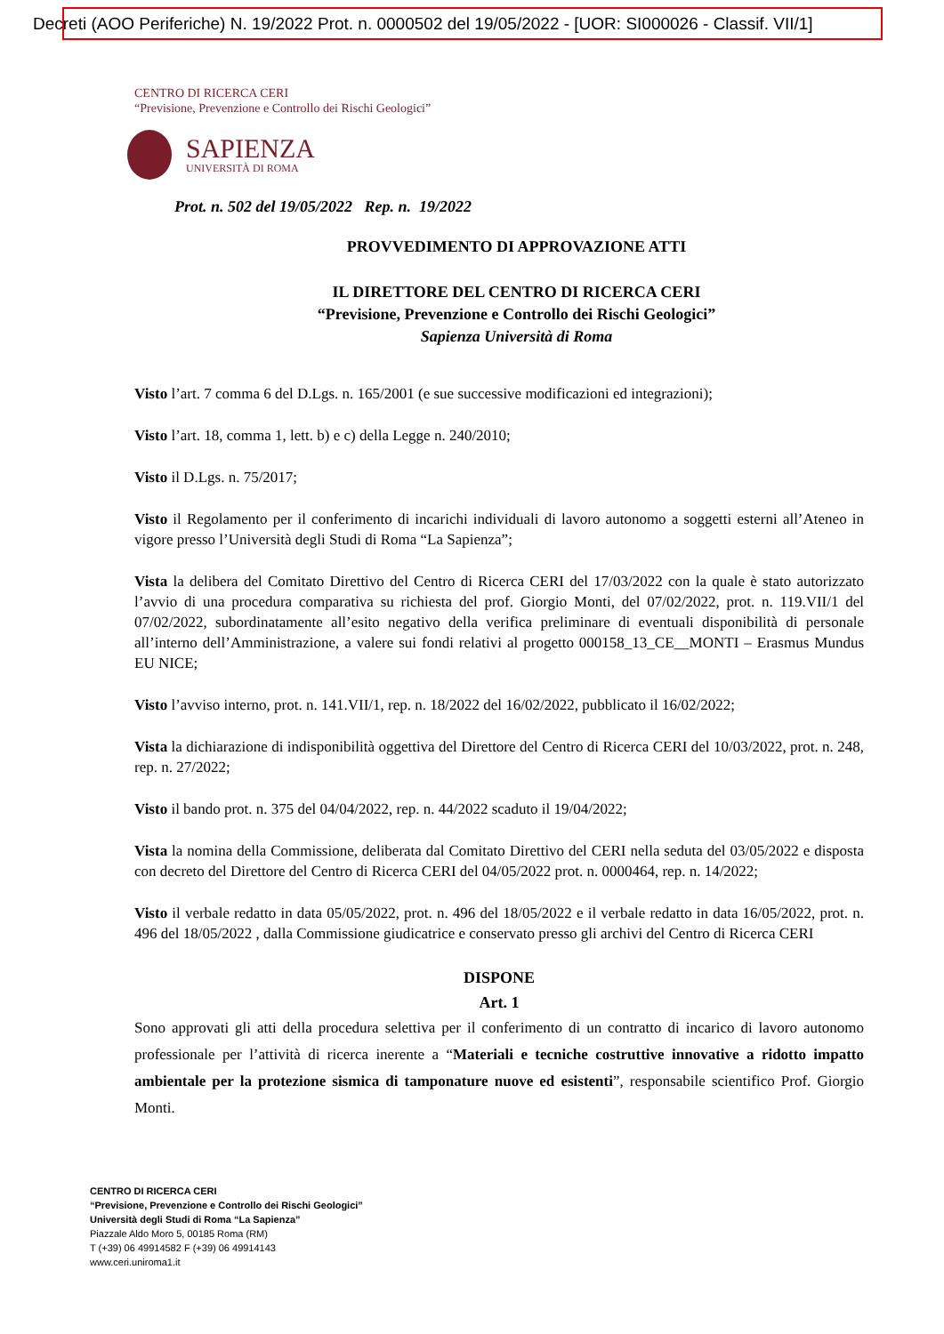Decreti (AOO Periferiche) N. 19/2022 Prot. n. 0000502 del 19/05/2022 - [UOR: SI000026 - Classif. VII/1]
CENTRO DI RICERCA CERI
“Previsione, Prevenzione e Controllo dei Rischi Geologici”
SAPIENZA
UNIVERSITÀ DI ROMA
Prot. n. 502 del 19/05/2022 Rep. n. 19/2022
PROVVEDIMENTO DI APPROVAZIONE ATTI
IL DIRETTORE DEL CENTRO DI RICERCA CERI
“Previsione, Prevenzione e Controllo dei Rischi Geologici”
Sapienza Università di Roma
Visto l’art. 7 comma 6 del D.Lgs. n. 165/2001 (e sue successive modificazioni ed integrazioni);
Visto l’art. 18, comma 1, lett. b) e c) della Legge n. 240/2010;
Visto il D.Lgs. n. 75/2017;
Visto il Regolamento per il conferimento di incarichi individuali di lavoro autonomo a soggetti esterni all’Ateneo in vigore presso l’Università degli Studi di Roma “La Sapienza”;
Vista la delibera del Comitato Direttivo del Centro di Ricerca CERI del 17/03/2022 con la quale è stato autorizzato l’avvio di una procedura comparativa su richiesta del prof. Giorgio Monti, del 07/02/2022, prot. n. 119.VII/1 del 07/02/2022, subordinatamente all’esito negativo della verifica preliminare di eventuali disponibilità di personale all’interno dell’Amministrazione, a valere sui fondi relativi al progetto 000158_13_CE__MONTI – Erasmus Mundus EU NICE;
Visto l’avviso interno, prot. n. 141.VII/1, rep. n. 18/2022 del 16/02/2022, pubblicato il 16/02/2022;
Vista la dichiarazione di indisponibilità oggettiva del Direttore del Centro di Ricerca CERI del 10/03/2022, prot. n. 248, rep. n. 27/2022;
Visto il bando prot. n. 375 del 04/04/2022, rep. n. 44/2022 scaduto il 19/04/2022;
Vista la nomina della Commissione, deliberata dal Comitato Direttivo del CERI nella seduta del 03/05/2022 e disposta con decreto del Direttore del Centro di Ricerca CERI del 04/05/2022 prot. n. 0000464, rep. n. 14/2022;
Visto il verbale redatto in data 05/05/2022, prot. n. 496 del 18/05/2022 e il verbale redatto in data 16/05/2022, prot. n. 496 del 18/05/2022 , dalla Commissione giudicatrice e conservato presso gli archivi del Centro di Ricerca CERI
DISPONE
Art. 1
Sono approvati gli atti della procedura selettiva per il conferimento di un contratto di incarico di lavoro autonomo professionale per l’attività di ricerca inerente a “Materiali e tecniche costruttive innovative a ridotto impatto ambientale per la protezione sismica di tamponature nuove ed esistenti”, responsabile scientifico Prof. Giorgio Monti.
CENTRO DI RICERCA CERI
“Previsione, Prevenzione e Controllo dei Rischi Geologici”
Università degli Studi di Roma “La Sapienza”
Piazzale Aldo Moro 5, 00185 Roma (RM)
T (+39) 06 49914582 F (+39) 06 49914143
www.ceri.uniroma1.it